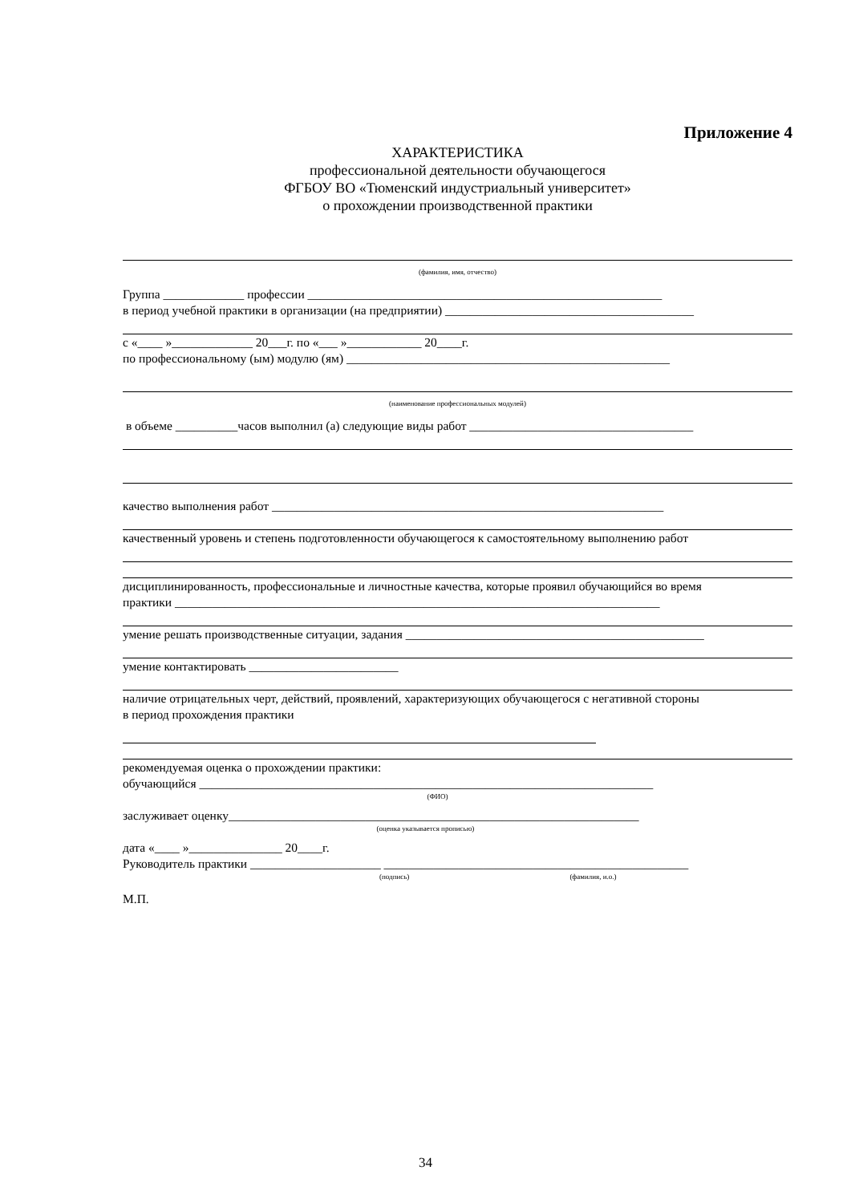Приложение 4
ХАРАКТЕРИСТИКА
профессиональной деятельности обучающегося
ФГБОУ ВО «Тюменский индустриальный университет»
о прохождении производственной практики
(фамилия, имя, отчество)
Группа _____________ профессии _________________________________________________________
в период учебной практики в организации (на предприятии) ________________________________________
с «____ »_____________ 20___г. по «___ »____________ 20____г.
по профессиональному (ым) модулю (ям) ____________________________________________________
(наименование профессиональных модулей)
в объеме __________часов выполнил (а) следующие виды работ ____________________________________
качество выполнения работ _______________________________________________________________
качественный уровень и степень подготовленности обучающегося к самостоятельному выполнению работ
дисциплинированность, профессиональные и личностные качества, которые проявил обучающийся во время
практики ______________________________________________________________________________
умение решать производственные ситуации, задания ________________________________________________
умение контактировать ________________________
наличие отрицательных черт, действий, проявлений, характеризующих обучающегося с негативной стороны
в период прохождения практики
рекомендуемая оценка о прохождении практики:
обучающийся _________________________________________________________________________
(ФИО)
заслуживает оценку__________________________________________________________________
(оценка указывается прописью)
дата «____ »_______________ 20____г.
Руководитель практики _____________________ _________________________________________________
(подпись) (фамилия, и.о.)
М.П.
34